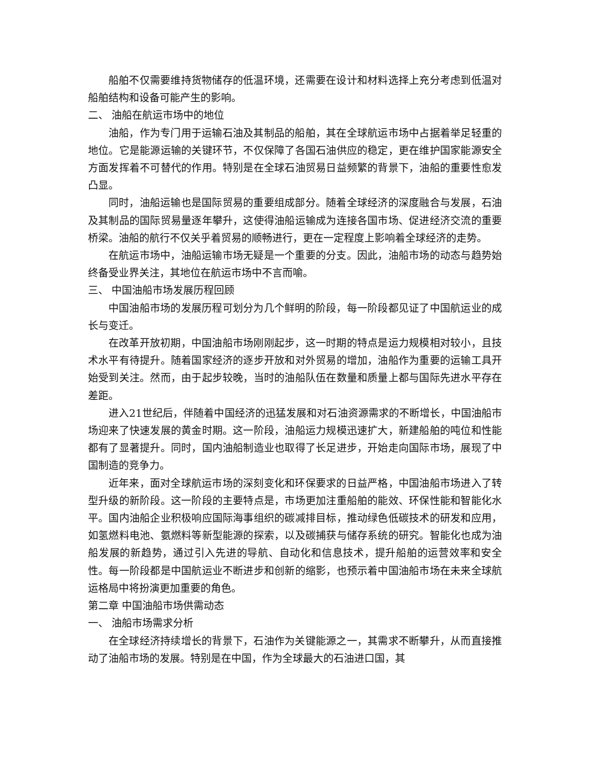船舶不仅需要维持货物储存的低温环境，还需要在设计和材料选择上充分考虑到低温对船舶结构和设备可能产生的影响。
二、 油船在航运市场中的地位
油船，作为专门用于运输石油及其制品的船舶，其在全球航运市场中占据着举足轻重的地位。它是能源运输的关键环节，不仅保障了各国石油供应的稳定，更在维护国家能源安全方面发挥着不可替代的作用。特别是在全球石油贸易日益频繁的背景下，油船的重要性愈发凸显。
同时，油船运输也是国际贸易的重要组成部分。随着全球经济的深度融合与发展，石油及其制品的国际贸易量逐年攀升，这使得油船运输成为连接各国市场、促进经济交流的重要桥梁。油船的航行不仅关乎着贸易的顺畅进行，更在一定程度上影响着全球经济的走势。
在航运市场中，油船运输市场无疑是一个重要的分支。因此，油船市场的动态与趋势始终备受业界关注，其地位在航运市场中不言而喻。
三、 中国油船市场发展历程回顾
中国油船市场的发展历程可划分为几个鲜明的阶段，每一阶段都见证了中国航运业的成长与变迁。
在改革开放初期，中国油船市场刚刚起步，这一时期的特点是运力规模相对较小，且技术水平有待提升。随着国家经济的逐步开放和对外贸易的增加，油船作为重要的运输工具开始受到关注。然而，由于起步较晚，当时的油船队伍在数量和质量上都与国际先进水平存在差距。
进入21世纪后，伴随着中国经济的迅猛发展和对石油资源需求的不断增长，中国油船市场迎来了快速发展的黄金时期。这一阶段，油船运力规模迅速扩大，新建船舶的吨位和性能都有了显著提升。同时，国内油船制造业也取得了长足进步，开始走向国际市场，展现了中国制造的竞争力。
近年来，面对全球航运市场的深刻变化和环保要求的日益严格，中国油船市场进入了转型升级的新阶段。这一阶段的主要特点是，市场更加注重船舶的能效、环保性能和智能化水平。国内油船企业积极响应国际海事组织的碳减排目标，推动绿色低碳技术的研发和应用，如氢燃料电池、氨燃料等新型能源的探索，以及碳捕获与储存系统的研究。智能化也成为油船发展的新趋势，通过引入先进的导航、自动化和信息技术，提升船舶的运营效率和安全性。每一阶段都是中国航运业不断进步和创新的缩影，也预示着中国油船市场在未来全球航运格局中将扮演更加重要的角色。
第二章 中国油船市场供需动态
一、 油船市场需求分析
在全球经济持续增长的背景下，石油作为关键能源之一，其需求不断攀升，从而直接推动了油船市场的发展。特别是在中国，作为全球最大的石油进口国，其